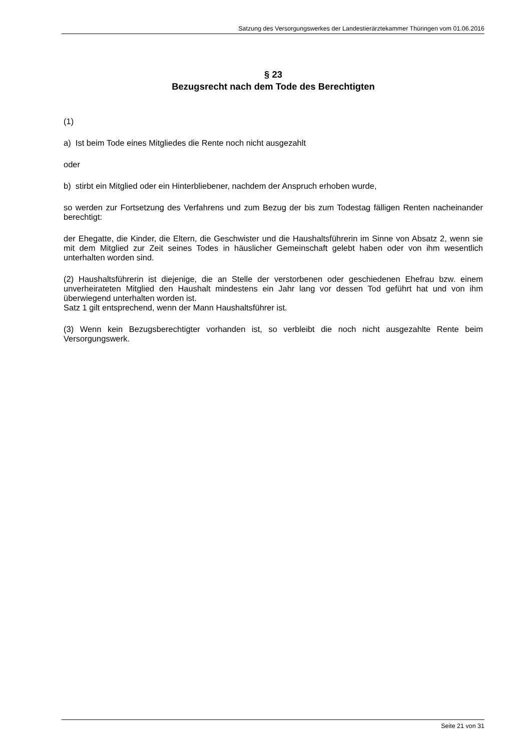Satzung des Versorgungswerkes der Landestierärztekammer Thüringen vom 01.06.2016
§ 23
Bezugsrecht nach dem Tode des Berechtigten
(1)
a) Ist beim Tode eines Mitgliedes die Rente noch nicht ausgezahlt
oder
b) stirbt ein Mitglied oder ein Hinterbliebener, nachdem der Anspruch erhoben wurde,
so werden zur Fortsetzung des Verfahrens und zum Bezug der bis zum Todestag fälligen Renten nacheinander berechtigt:
der Ehegatte, die Kinder, die Eltern, die Geschwister und die Haushaltsführerin im Sinne von Absatz 2, wenn sie mit dem Mitglied zur Zeit seines Todes in häuslicher Gemeinschaft gelebt haben oder von ihm wesentlich unterhalten worden sind.
(2) Haushaltsführerin ist diejenige, die an Stelle der verstorbenen oder geschiedenen Ehefrau bzw. einem unverheirateten Mitglied den Haushalt mindestens ein Jahr lang vor dessen Tod geführt hat und von ihm überwiegend unterhalten worden ist.
Satz 1 gilt entsprechend, wenn der Mann Haushaltsführer ist.
(3) Wenn kein Bezugsberechtigter vorhanden ist, so verbleibt die noch nicht ausgezahlte Rente beim Versorgungswerk.
Seite 21 von 31